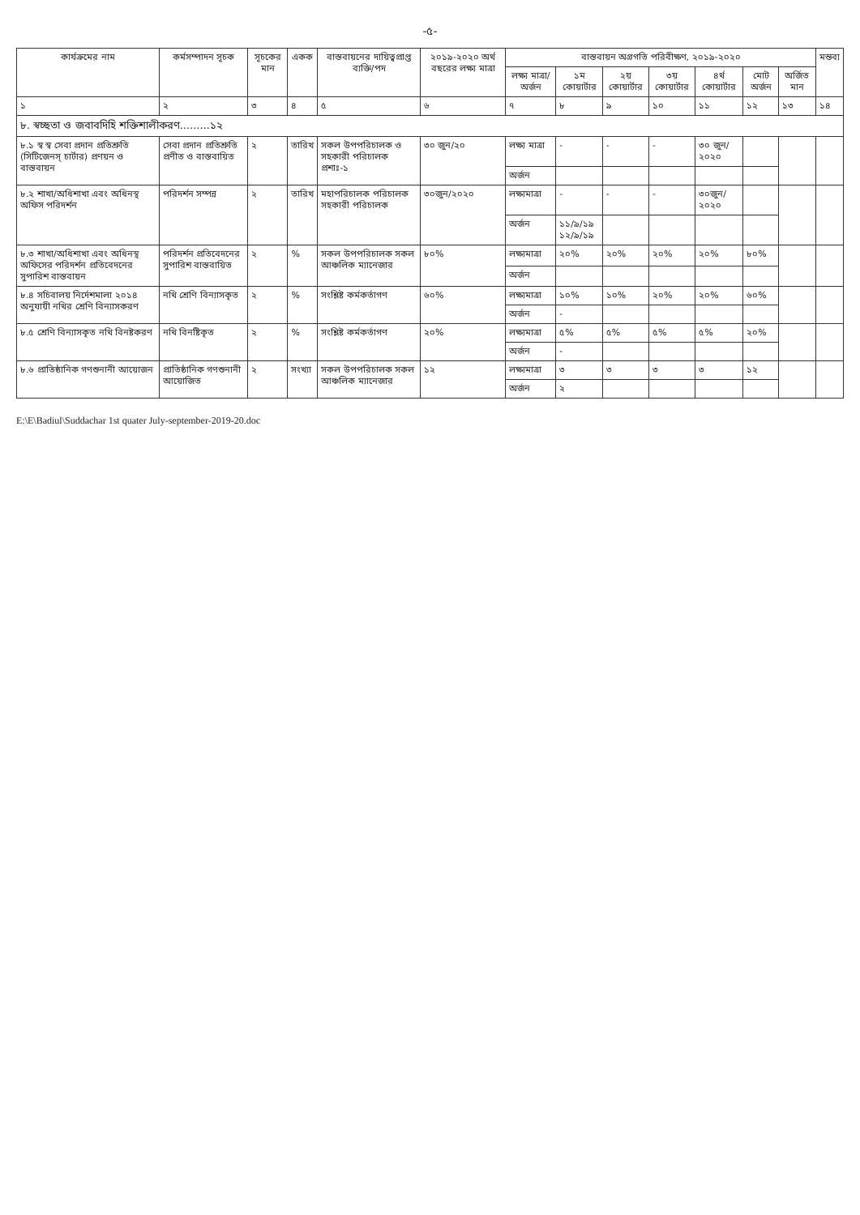-৫-
| কার্যক্রমের নাম | কর্মসম্পাদন সূচক | সূচকের মান | একক | বাস্তবায়নের দায়িত্বপ্রাপ্ত ব্যক্তি/পদ | ২০১৯-২০২০ অর্থ বছরের লক্ষ্য মাত্রা | বাস্তবায়ন অগ্রগতি পরিবীক্ষণ, ২০১৯-২০২০ | | | | | | | মন্তব্য |
| --- | --- | --- | --- | --- | --- | --- | --- | --- | --- | --- | --- | --- | --- |
| | | | | | | লক্ষ্য মাত্রা/ অর্জন | ১ম কোয়ার্টার | ২য় কোয়ার্টার | ৩য় কোয়ার্টার | ৪র্থ কোয়ার্টার | মোট অর্জন | অর্জিত মান | |
| ১ | ২ | ৩ | ৪ | ৫ | ৬ | ৭ | ৮ | ৯ | ১০ | ১১ | ১২ | ১৩ | ১৪ |
| ৮. স্বচ্ছতা ও জবাবদিহি শক্তিশালীকরণ.........১২ | | | | | | | | | | | | | |
| ৮.১ স্ব স্ব সেবা প্রদান প্রতিশ্রুতি (সিটিজেনস্ চার্টার) প্রণয়ন ও বাস্তবায়ন | সেবা প্রদান প্রতিশ্রুতি প্রণীত ও বাস্তবায়িত | ২ | তারিখ | সকল উপপরিচালক ও সহকারী পরিচালক প্রশাঃ-১ | ৩০ জুন/২০ | লক্ষ্য মাত্রা | - | - | - | ৩০ জুন/২০২০ | | | |
| | | | | | | অর্জন | | | | | | | |
| ৮.২ শাখা/অধিশাখা এবং অধিনস্থ অফিস পরিদর্শন | পরিদর্শন সম্পন্ন | ২ | তারিখ | মহাপরিচালক পরিচালক সহকারী পরিচালক | ৩০জুন/২০২০ | লক্ষ্যমাত্রা | - | - | - | ৩০জুন/২০২০ | | | |
| | | | | | | অর্জন | ১১/৯/১৯ ১২/৯/১৯ | | | | | | |
| ৮.৩ শাখা/অধিশাখা এবং অধিনস্থ অফিসের পরিদর্শন প্রতিবেদনের সুপারিশ বাস্তবায়ন | পরিদর্শন প্রতিবেদনের সুপারিশ বাস্তবায়িত | ২ | % | সকল উপপরিচালক সকল আঞ্চলিক ম্যানেজার | ৮০% | লক্ষ্যমাত্রা | ২০% | ২০% | ২০% | ২০% | ৮০% | | |
| | | | | | | অর্জন | | | | | | | |
| ৮.৪ সচিবালয় নির্দেশমালা ২০১৪ অনুযায়ী নথির শ্রেণি বিন্যাসকরণ | নথি শ্রেণি বিন্যাসকৃত | ২ | % | সংশ্লিষ্ট কর্মকর্তাগণ | ৬০% | লক্ষ্যমাত্রা | ১০% | ১০% | ২০% | ২০% | ৬০% | | |
| | | | | | | অর্জন | - | | | | | | |
| ৮.৫ শ্রেণি বিন্যাসকৃত নথি বিনষ্টকরণ | নথি বিনষ্টিকৃত | ২ | % | সংশ্লিষ্ট কর্মকর্তাগণ | ২০% | লক্ষ্যমাত্রা | ৫% | ৫% | ৫% | ৫% | ২০% | | |
| | | | | | | অর্জন | - | | | | | | |
| ৮.৬ প্রাতিষ্ঠানিক গণশুনানী আয়োজন | প্রাতিষ্ঠানিক গণশুনানী আয়োজিত | ২ | সংখ্যা | সকল উপপরিচালক সকল আঞ্চলিক ম্যানেজার | ১২ | লক্ষ্যমাত্রা | ৩ | ৩ | ৩ | ৩ | ১২ | | |
| | | | | | | অর্জন | ২ | | | | | | |
E:\E\Badiul\Suddachar 1st quater July-september-2019-20.doc